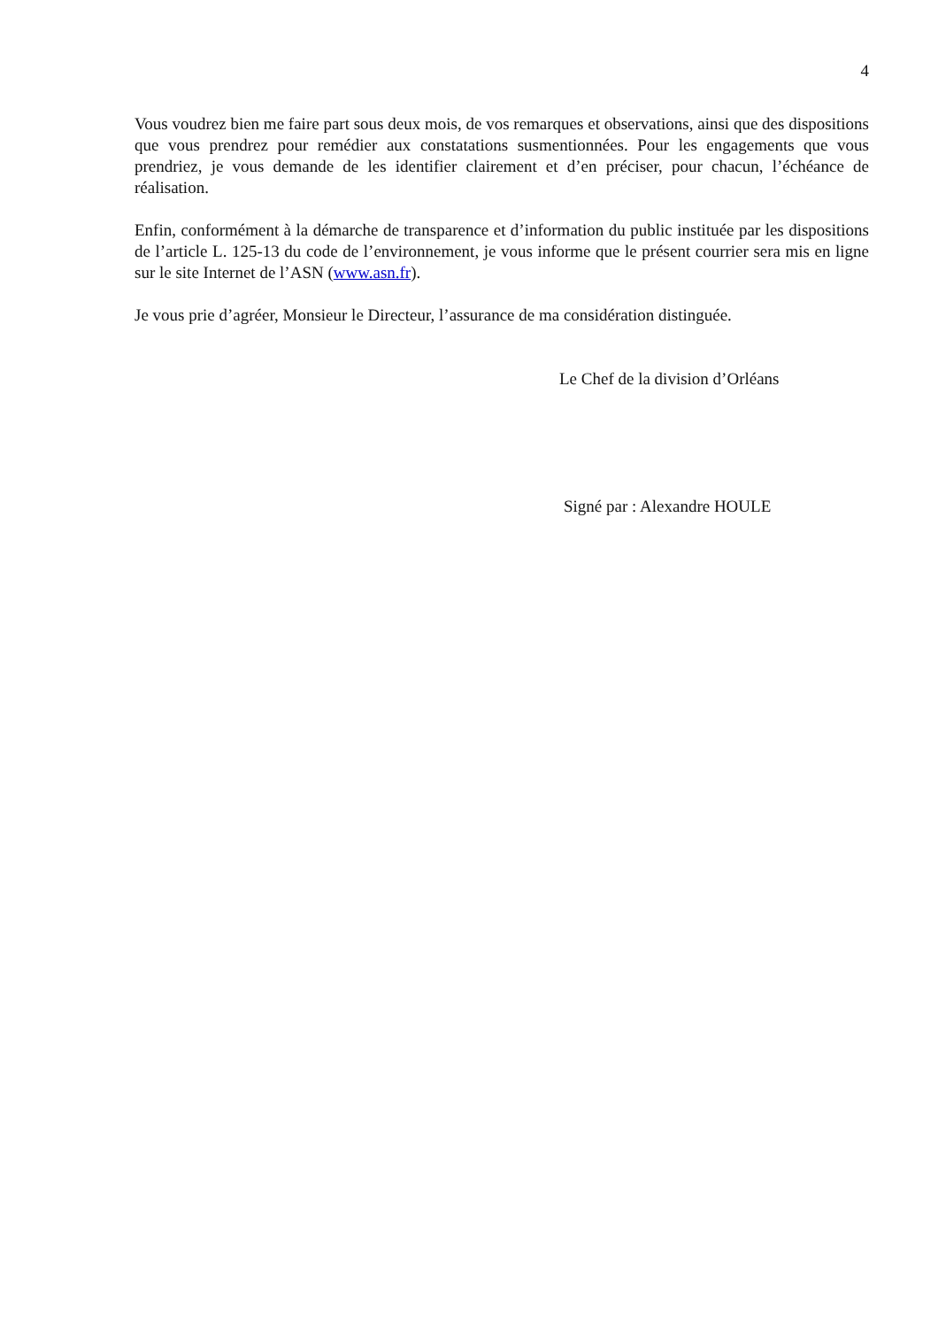4
Vous voudrez bien me faire part sous deux mois, de vos remarques et observations, ainsi que des dispositions que vous prendrez pour remédier aux constatations susmentionnées. Pour les engagements que vous prendriez, je vous demande de les identifier clairement et d’en préciser, pour chacun, l’échéance de réalisation.
Enfin, conformément à la démarche de transparence et d’information du public instituée par les dispositions de l’article L. 125-13 du code de l’environnement, je vous informe que le présent courrier sera mis en ligne sur le site Internet de l’ASN (www.asn.fr).
Je vous prie d’agréer, Monsieur le Directeur, l’assurance de ma considération distinguée.
Le Chef de la division d’Orléans
Signé par : Alexandre HOULE